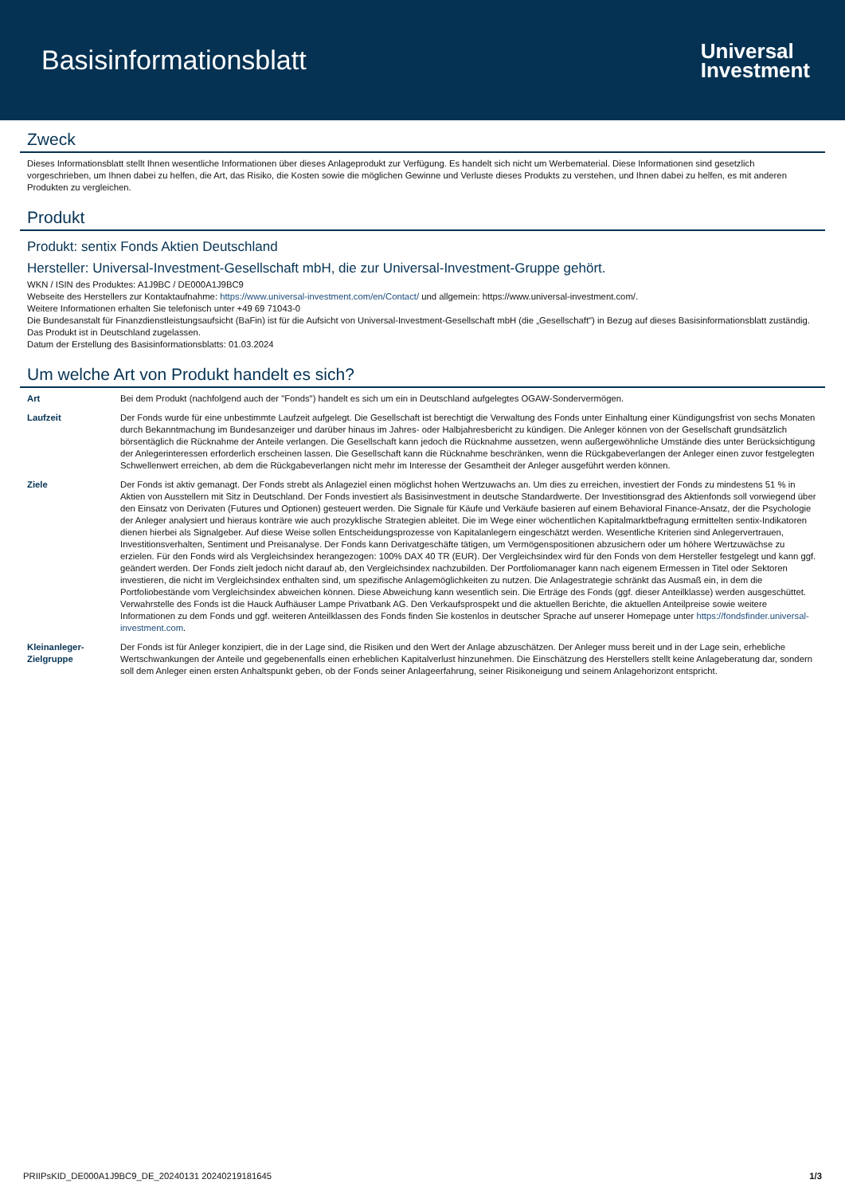Basisinformationsblatt
Universal
Investment
Zweck
Dieses Informationsblatt stellt Ihnen wesentliche Informationen über dieses Anlageprodukt zur Verfügung. Es handelt sich nicht um Werbematerial. Diese Informationen sind gesetzlich vorgeschrieben, um Ihnen dabei zu helfen, die Art, das Risiko, die Kosten sowie die möglichen Gewinne und Verluste dieses Produkts zu verstehen, und Ihnen dabei zu helfen, es mit anderen Produkten zu vergleichen.
Produkt
Produkt: sentix Fonds Aktien Deutschland
Hersteller: Universal-Investment-Gesellschaft mbH, die zur Universal-Investment-Gruppe gehört.
WKN / ISIN des Produktes: A1J9BC / DE000A1J9BC9
Webseite des Herstellers zur Kontaktaufnahme: https://www.universal-investment.com/en/Contact/ und allgemein: https://www.universal-investment.com/.
Weitere Informationen erhalten Sie telefonisch unter +49 69 71043-0
Die Bundesanstalt für Finanzdienstleistungsaufsicht (BaFin) ist für die Aufsicht von Universal-Investment-Gesellschaft mbH (die „Gesellschaft") in Bezug auf dieses Basisinformationsblatt zuständig.
Das Produkt ist in Deutschland zugelassen.
Datum der Erstellung des Basisinformationsblatts: 01.03.2024
Um welche Art von Produkt handelt es sich?
| Art | Bei dem Produkt (nachfolgend auch der "Fonds") handelt es sich um ein in Deutschland aufgelegtes OGAW-Sondervermögen. |
| Laufzeit | Der Fonds wurde für eine unbestimmte Laufzeit aufgelegt. Die Gesellschaft ist berechtigt die Verwaltung des Fonds unter Einhaltung einer Kündigungsfrist von sechs Monaten durch Bekanntmachung im Bundesanzeiger und darüber hinaus im Jahres- oder Halbjahresbericht zu kündigen. Die Anleger können von der Gesellschaft grundsätzlich börsentäglich die Rücknahme der Anteile verlangen. Die Gesellschaft kann jedoch die Rücknahme aussetzen, wenn außergewöhnliche Umstände dies unter Berücksichtigung der Anlegerinteressen erforderlich erscheinen lassen. Die Gesellschaft kann die Rücknahme beschränken, wenn die Rückgabeverlangen der Anleger einen zuvor festgelegten Schwellenwert erreichen, ab dem die Rückgabeverlangen nicht mehr im Interesse der Gesamtheit der Anleger ausgeführt werden können. |
| Ziele | Der Fonds ist aktiv gemanagt. Der Fonds strebt als Anlageziel einen möglichst hohen Wertzuwachs an. Um dies zu erreichen, investiert der Fonds zu mindestens 51 % in Aktien von Ausstellern mit Sitz in Deutschland. Der Fonds investiert als Basisinvestment in deutsche Standardwerte. Der Investitionsgrad des Aktienfonds soll vorwiegend über den Einsatz von Derivaten (Futures und Optionen) gesteuert werden. Die Signale für Käufe und Verkäufe basieren auf einem Behavioral Finance-Ansatz, der die Psychologie der Anleger analysiert und hieraus konträre wie auch prozyklische Strategien ableitet. Die im Wege einer wöchentlichen Kapitalmarktbefragung ermittelten sentix-Indikatoren dienen hierbei als Signalgeber. Auf diese Weise sollen Entscheidungsprozesse von Kapitalanlegern eingeschätzt werden. Wesentliche Kriterien sind Anlegervertrauen, Investitionsverhalten, Sentiment und Preisanalyse. Der Fonds kann Derivatgeschäfte tätigen, um Vermögenspositionen abzusichern oder um höhere Wertzuwächse zu erzielen. Für den Fonds wird als Vergleichsindex herangezogen: 100% DAX 40 TR (EUR). Der Vergleichsindex wird für den Fonds von dem Hersteller festgelegt und kann ggf. geändert werden. Der Fonds zielt jedoch nicht darauf ab, den Vergleichsindex nachzubilden. Der Portfoliomanager kann nach eigenem Ermessen in Titel oder Sektoren investieren, die nicht im Vergleichsindex enthalten sind, um spezifische Anlagemöglichkeiten zu nutzen. Die Anlagestrategie schränkt das Ausmaß ein, in dem die Portfoliobestände vom Vergleichsindex abweichen können. Diese Abweichung kann wesentlich sein. Die Erträge des Fonds (ggf. dieser Anteilklasse) werden ausgeschüttet. Verwahrstelle des Fonds ist die Hauck Aufhäuser Lampe Privatbank AG. Den Verkaufsprospekt und die aktuellen Berichte, die aktuellen Anteilpreise sowie weitere Informationen zu dem Fonds und ggf. weiteren Anteilklassen des Fonds finden Sie kostenlos in deutscher Sprache auf unserer Homepage unter https://fondsfinder.universal-investment.com . |
| Kleinanleger-Zielgruppe | Der Fonds ist für Anleger konzipiert, die in der Lage sind, die Risiken und den Wert der Anlage abzuschätzen. Der Anleger muss bereit und in der Lage sein, erhebliche Wertschwankungen der Anteile und gegebenenfalls einen erheblichen Kapitalverlust hinzunehmen. Die Einschätzung des Herstellers stellt keine Anlageberatung dar, sondern soll dem Anleger einen ersten Anhaltspunkt geben, ob der Fonds seiner Anlageerfahrung, seiner Risikoneigung und seinem Anlagehorizont entspricht. |
PRIIPsKID_DE000A1J9BC9_DE_20240131 20240219181645 1/3